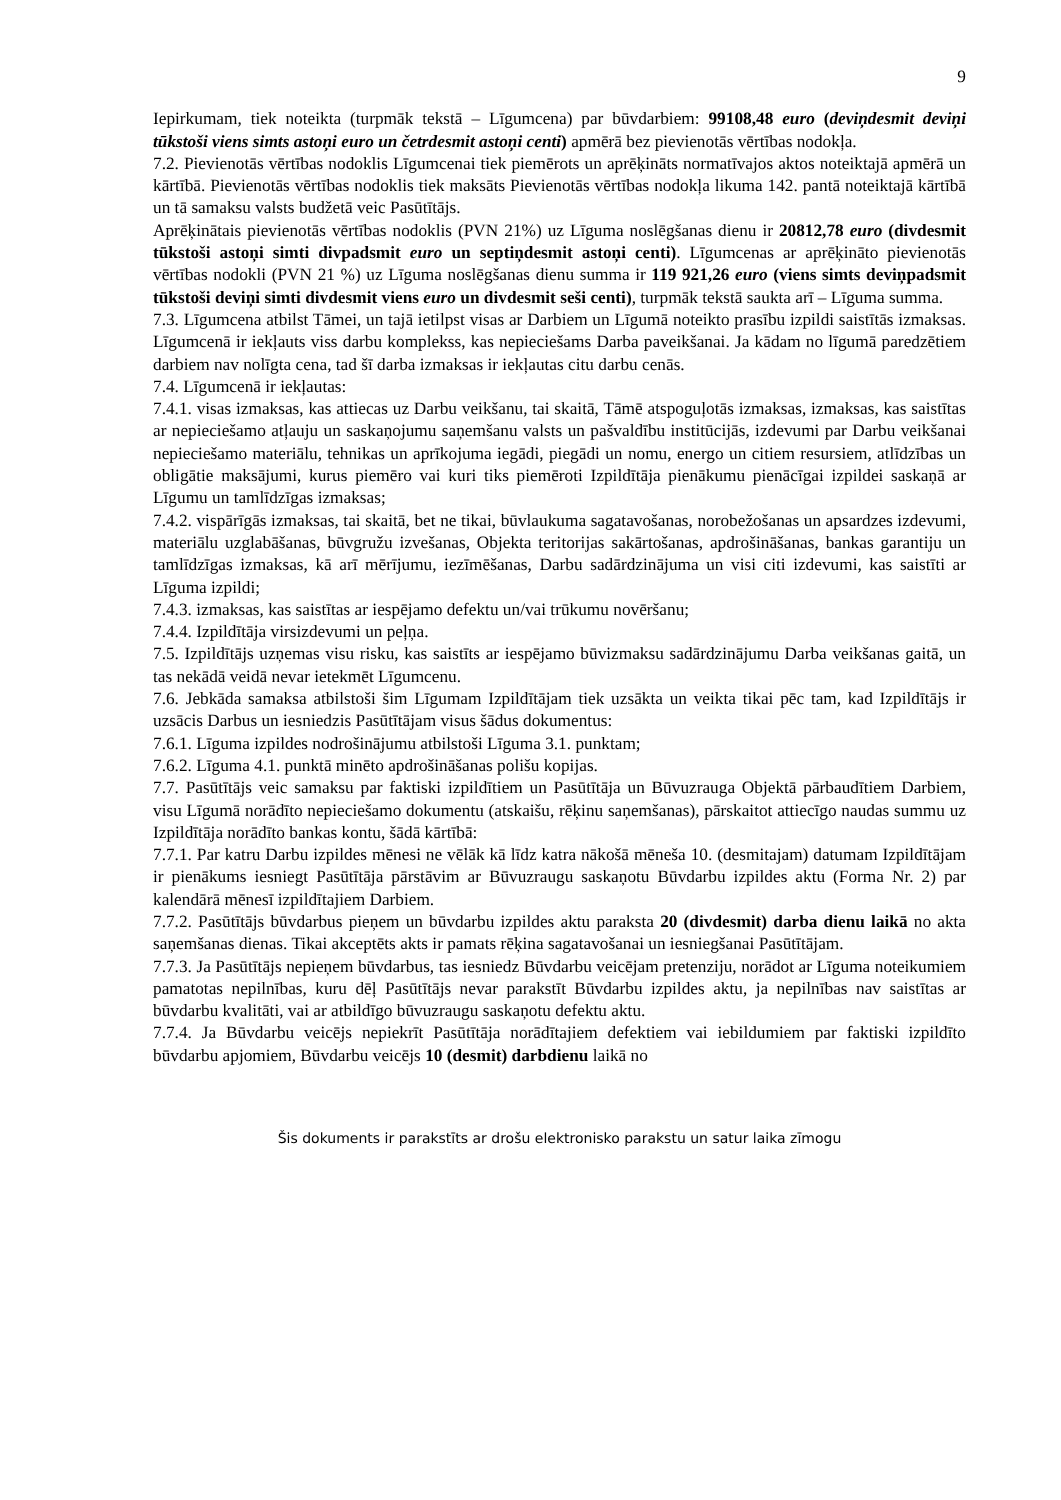9
Iepirkumam, tiek noteikta (turpmāk tekstā – Līgumcena) par būvdarbiem: 99108,48 euro (deviņdesmit deviņi tūkstoši viens simts astoņi euro un četrdesmit astoņi centi) apmērā bez pievienotās vērtības nodokļa.
7.2. Pievienotās vērtības nodoklis Līgumcenai tiek piemērots un aprēķināts normatīvajos aktos noteiktajā apmērā un kārtībā. Pievienotās vērtības nodoklis tiek maksāts Pievienotās vērtības nodokļa likuma 142. pantā noteiktajā kārtībā un tā samaksu valsts budžetā veic Pasūtītājs.
Aprēķinātais pievienotās vērtības nodoklis (PVN 21%) uz Līguma noslēgšanas dienu ir 20812,78 euro (divdesmit tūkstoši astoņi simti divpadsmit euro un septiņdesmit astoņi centi). Līgumcenas ar aprēķināto pievienotās vērtības nodokli (PVN 21 %) uz Līguma noslēgšanas dienu summa ir 119 921,26 euro (viens simts deviņpadsmit tūkstoši deviņi simti divdesmit viens euro un divdesmit seši centi), turpmāk tekstā saukta arī – Līguma summa.
7.3. Līgumcena atbilst Tāmei, un tajā ietilpst visas ar Darbiem un Līgumā noteikto prasību izpildi saistītās izmaksas. Līgumcenā ir iekļauts viss darbu komplekss, kas nepieciešams Darba paveikšanai. Ja kādam no līgumā paredzētiem darbiem nav nolīgta cena, tad šī darba izmaksas ir iekļautas citu darbu cenās.
7.4. Līgumcenā ir iekļautas:
7.4.1. visas izmaksas, kas attiecas uz Darbu veikšanu, tai skaitā, Tāmē atspoguļotās izmaksas, izmaksas, kas saistītas ar nepieciešamo atļauju un saskaņojumu saņemšanu valsts un pašvaldību institūcijās, izdevumi par Darbu veikšanai nepieciešamo materiālu, tehnikas un aprīkojuma iegādi, piegādi un nomu, energo un citiem resursiem, atlīdzības un obligātie maksājumi, kurus piemēro vai kuri tiks piemēroti Izpildītāja pienākumu pienācīgai izpildei saskaņā ar Līgumu un tamlīdzīgas izmaksas;
7.4.2. vispārīgās izmaksas, tai skaitā, bet ne tikai, būvlaukuma sagatavošanas, norobežošanas un apsardzes izdevumi, materiālu uzglabāšanas, būvgružu izvešanas, Objekta teritorijas sakārtošanas, apdrošināšanas, bankas garantiju un tamlīdzīgas izmaksas, kā arī mērījumu, iezīmēšanas, Darbu sadārdzinājuma un visi citi izdevumi, kas saistīti ar Līguma izpildi;
7.4.3. izmaksas, kas saistītas ar iespējamo defektu un/vai trūkumu novēršanu;
7.4.4. Izpildītāja virsizdevumi un peļņa.
7.5. Izpildītājs uzņemas visu risku, kas saistīts ar iespējamo būvizmaksu sadārdzinājumu Darba veikšanas gaitā, un tas nekādā veidā nevar ietekmēt Līgumcenu.
7.6. Jebkāda samaksa atbilstoši šim Līgumam Izpildītājam tiek uzsākta un veikta tikai pēc tam, kad Izpildītājs ir uzsācis Darbus un iesniedzis Pasūtītājam visus šādus dokumentus:
7.6.1. Līguma izpildes nodrošinājumu atbilstoši Līguma 3.1. punktam;
7.6.2. Līguma 4.1. punktā minēto apdrošināšanas polišu kopijas.
7.7. Pasūtītājs veic samaksu par faktiski izpildītiem un Pasūtītāja un Būvuzrauga Objektā pārbaudītiem Darbiem, visu Līgumā norādīto nepieciešamo dokumentu (atskaišu, rēķinu saņemšanas), pārskaitot attiecīgo naudas summu uz Izpildītāja norādīto bankas kontu, šādā kārtībā:
7.7.1. Par katru Darbu izpildes mēnesi ne vēlāk kā līdz katra nākošā mēneša 10. (desmitajam) datumam Izpildītājam ir pienākums iesniegt Pasūtītāja pārstāvim ar Būvuzraugu saskaņotu Būvdarbu izpildes aktu (Forma Nr. 2) par kalendārā mēnesī izpildītajiem Darbiem.
7.7.2. Pasūtītājs būvdarbus pieņem un būvdarbu izpildes aktu paraksta 20 (divdesmit) darba dienu laikā no akta saņemšanas dienas. Tikai akceptēts akts ir pamats rēķina sagatavošanai un iesniegšanai Pasūtītājam.
7.7.3. Ja Pasūtītājs nepieņem būvdarbus, tas iesniedz Būvdarbu veicējam pretenziju, norādot ar Līguma noteikumiem pamatotas nepilnības, kuru dēļ Pasūtītājs nevar parakstīt Būvdarbu izpildes aktu, ja nepilnības nav saistītas ar būvdarbu kvalitāti, vai ar atbildīgo būvuzraugu saskaņotu defektu aktu.
7.7.4. Ja Būvdarbu veicējs nepiekrīt Pasūtītāja norādītajiem defektiem vai iebildumiem par faktiski izpildīto būvdarbu apjomiem, Būvdarbu veicējs 10 (desmit) darbdienu laikā no
Šis dokuments ir parakstīts ar drošu elektronisko parakstu un satur laika zīmogu